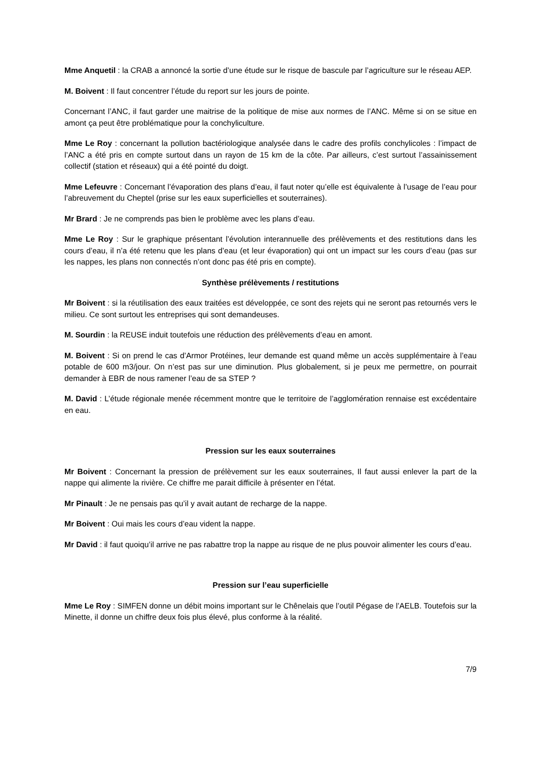Mme Anquetil : la CRAB a annoncé la sortie d’une étude sur le risque de bascule par l’agriculture sur le réseau AEP.
M. Boivent : Il faut concentrer l’étude du report sur les jours de pointe.
Concernant l’ANC, il faut garder une maitrise de la politique de mise aux normes de l’ANC. Même si on se situe en amont ça peut être problématique pour la conchyliculture.
Mme Le Roy : concernant la pollution bactériologique analysée dans le cadre des profils conchylicoles : l’impact de l’ANC a été pris en compte surtout dans un rayon de 15 km de la côte. Par ailleurs, c’est surtout l’assainissement collectif (station et réseaux) qui a été pointé du doigt.
Mme Lefeuvre : Concernant l’évaporation des plans d’eau, il faut noter qu’elle est équivalente à l’usage de l’eau pour l’abreuvement du Cheptel (prise sur les eaux superficielles et souterraines).
Mr Brard : Je ne comprends pas bien le problème avec les plans d’eau.
Mme Le Roy : Sur le graphique présentant l’évolution interannuelle des prélèvements et des restitutions dans les cours d’eau, il n’a été retenu que les plans d’eau (et leur évaporation) qui ont un impact sur les cours d’eau (pas sur les nappes, les plans non connectés n’ont donc pas été pris en compte).
Synthèse prélèvements / restitutions
Mr Boivent : si la réutilisation des eaux traitées est développée, ce sont des rejets qui ne seront pas retournés vers le milieu. Ce sont surtout les entreprises qui sont demandeuses.
M. Sourdin : la REUSE induit toutefois une réduction des prélèvements d’eau en amont.
M. Boivent : Si on prend le cas d’Armor Protéines, leur demande est quand même un accès supplémentaire à l’eau potable de 600 m3/jour. On n’est pas sur une diminution. Plus globalement, si je peux me permettre, on pourrait demander à EBR de nous ramener l’eau de sa STEP ?
M. David : L’étude régionale menée récemment montre que le territoire de l’agglomération rennaise est excédentaire en eau.
Pression sur les eaux souterraines
Mr Boivent : Concernant la pression de prélèvement sur les eaux souterraines, Il faut aussi enlever la part de la nappe qui alimente la rivière. Ce chiffre me parait difficile à présenter en l’état.
Mr Pinault : Je ne pensais pas qu’il y avait autant de recharge de la nappe.
Mr Boivent : Oui mais les cours d’eau vident la nappe.
Mr David : il faut quoiqu’il arrive ne pas rabattre trop la nappe au risque de ne plus pouvoir alimenter les cours d’eau.
Pression sur l’eau superficielle
Mme Le Roy : SIMFEN donne un débit moins important sur le Chênelais que l’outil Pégase de l’AELB. Toutefois sur la Minette, il donne un chiffre deux fois plus élevé, plus conforme à la réalité.
7/9